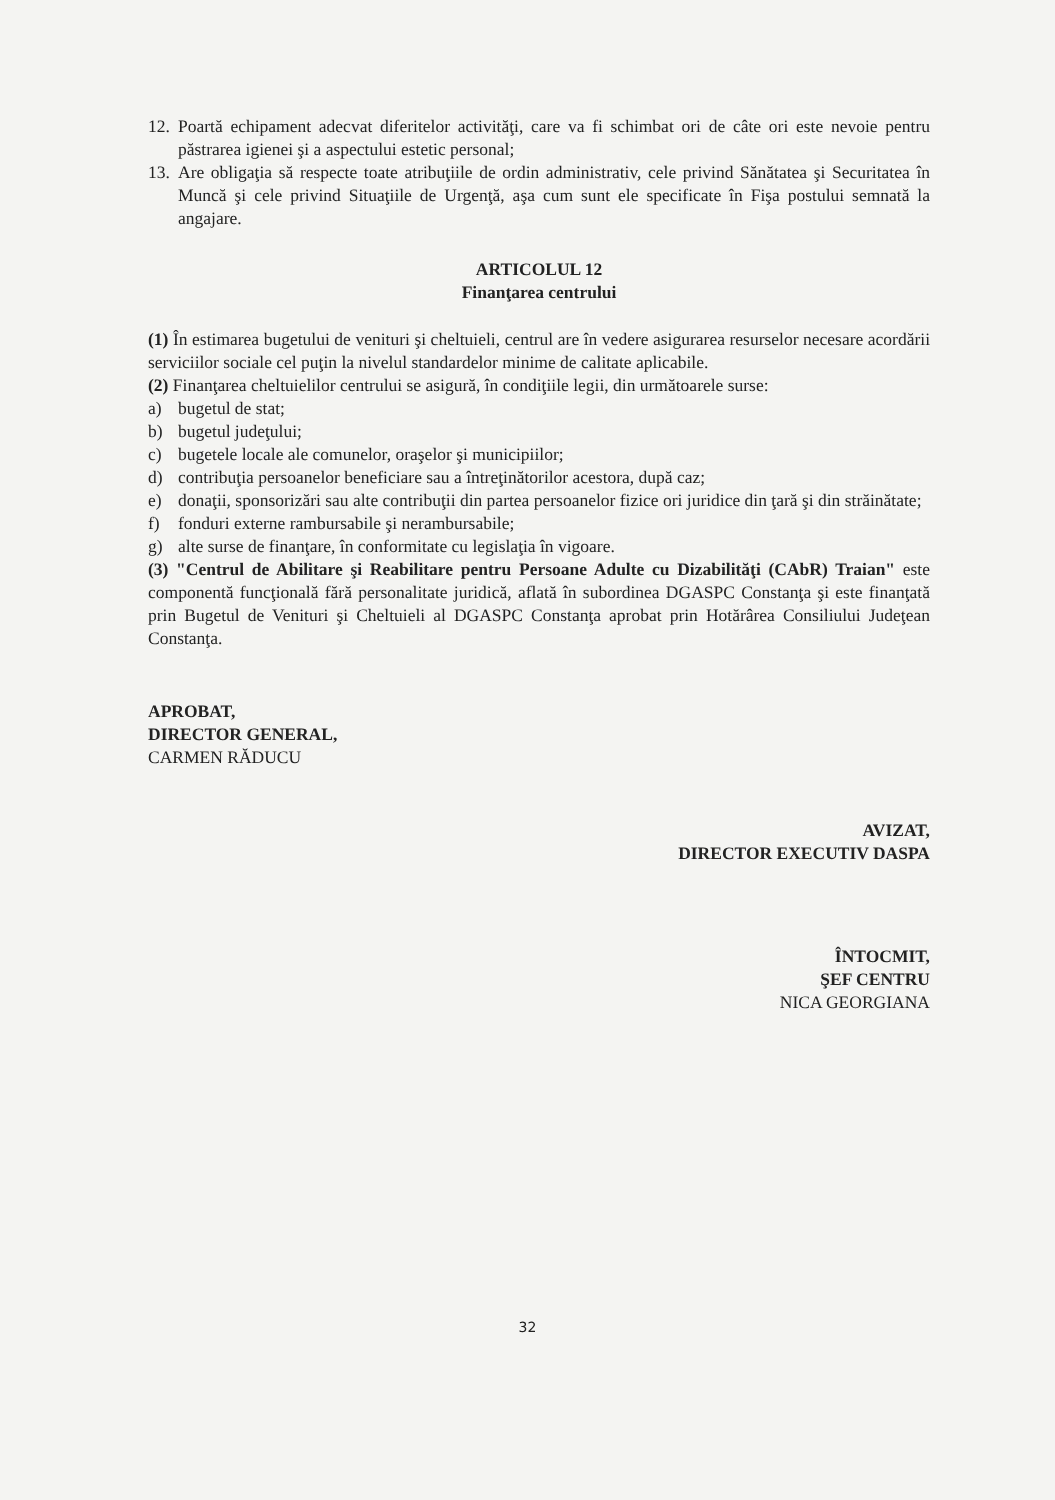12. Poartă echipament adecvat diferitelor activităţi, care va fi schimbat ori de câte ori este nevoie pentru păstrarea igienei şi a aspectului estetic personal;
13. Are obligaţia să respecte toate atribuţiile de ordin administrativ, cele privind Sănătatea şi Securitatea în Muncă şi cele privind Situaţiile de Urgenţă, aşa cum sunt ele specificate în Fişa postului semnată la angajare.
ARTICOLUL 12
Finanţarea centrului
(1) În estimarea bugetului de venituri şi cheltuieli, centrul are în vedere asigurarea resurselor necesare acordării serviciilor sociale cel puţin la nivelul standardelor minime de calitate aplicabile.
(2) Finanţarea cheltuielilor centrului se asigură, în condiţiile legii, din următoarele surse:
a) bugetul de stat;
b) bugetul judeţului;
c) bugetele locale ale comunelor, oraşelor şi municipiilor;
d) contribuţia persoanelor beneficiare sau a întreţinătorilor acestora, după caz;
e) donaţii, sponsorizări sau alte contribuţii din partea persoanelor fizice ori juridice din ţară şi din străinătate;
f) fonduri externe rambursabile şi nerambursabile;
g) alte surse de finanţare, în conformitate cu legislaţia în vigoare.
(3) "Centrul de Abilitare şi Reabilitare pentru Persoane Adulte cu Dizabilităţi (CAbR) Traian" este componentă funcţională fără personalitate juridică, aflată în subordinea DGASPC Constanţa şi este finanţată prin Bugetul de Venituri şi Cheltuieli al DGASPC Constanţa aprobat prin Hotărârea Consiliului Judeţean Constanţa.
APROBAT,
DIRECTOR GENERAL,
CARMEN RĂDUCU
AVIZAT,
DIRECTOR EXECUTIV DASPA
ÎNTOCMIT,
ŞEF CENTRU
NICA GEORGIANA
32